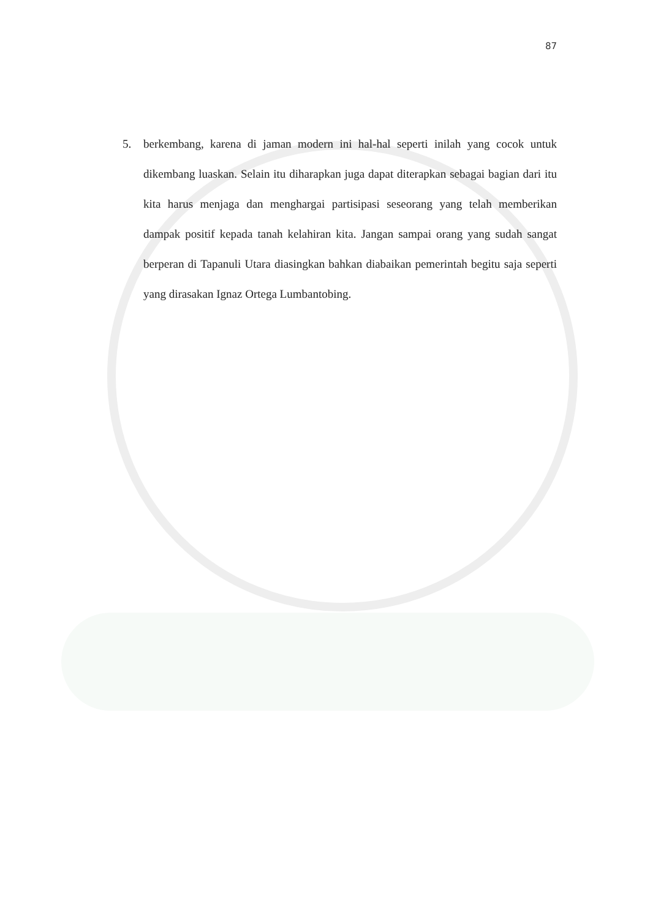87
5. berkembang, karena di jaman modern ini hal-hal seperti inilah yang cocok untuk dikembang luaskan. Selain itu diharapkan juga dapat diterapkan sebagai bagian dari itu kita harus menjaga dan menghargai partisipasi seseorang yang telah memberikan dampak positif kepada tanah kelahiran kita. Jangan sampai orang yang sudah sangat berperan di Tapanuli Utara diasingkan bahkan diabaikan pemerintah begitu saja seperti yang dirasakan Ignaz Ortega Lumbantobing.